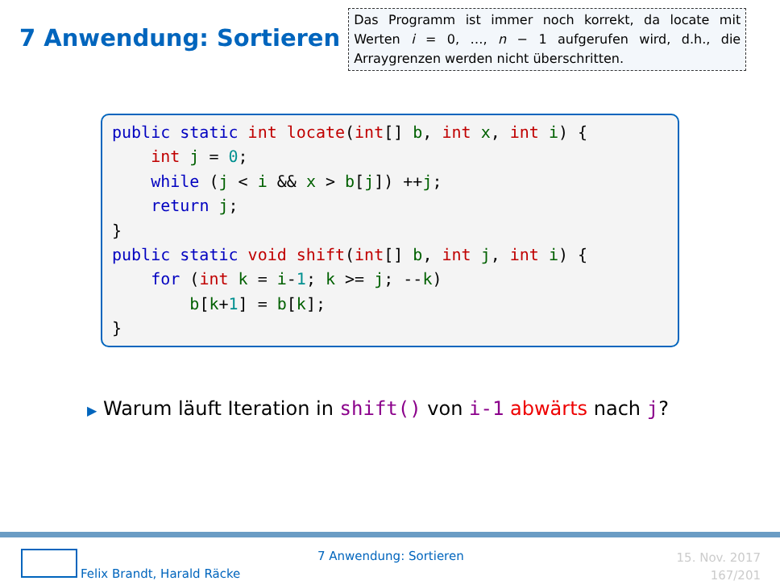7 Anwendung: Sortieren
Das Programm ist immer noch korrekt, da locate mit Werten i = 0, …, n − 1 aufgerufen wird, d.h., die Arraygrenzen werden nicht überschritten.
public static int locate(int[] b, int x, int i) { int j = 0; while (j < i && x > b[j]) ++j; return j; } public static void shift(int[] b, int j, int i) { for (int k = i-1; k >= j; --k) b[k+1] = b[k]; }
▶ Warum läuft Iteration in shift() von i-1 abwärts nach j?
Felix Brandt, Harald Räcke
7 Anwendung: Sortieren
15. Nov. 2017
167/201